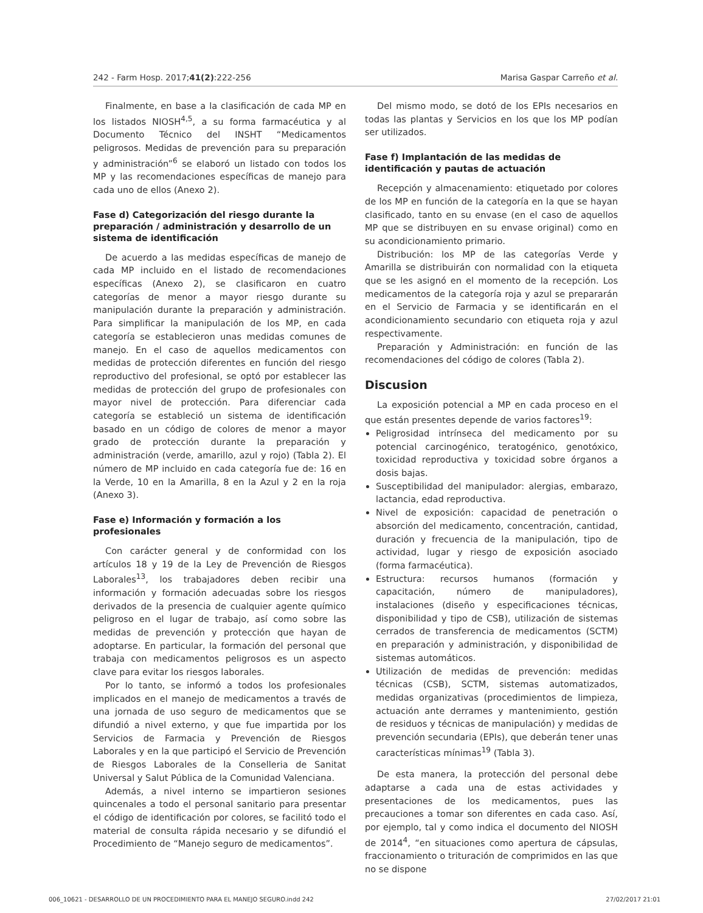242 - Farm Hosp. 2017;41(2):222-256 Marisa Gaspar Carreño et al.
Finalmente, en base a la clasificación de cada MP en los listados NIOSH<sup>4,5</sup>, a su forma farmacéutica y al Documento Técnico del INSHT “Medicamentos peligrosos. Medidas de prevención para su preparación y administración”<sup>6</sup> se elaboró un listado con todos los MP y las recomendaciones específicas de manejo para cada uno de ellos (Anexo 2).
Fase d) Categorización del riesgo durante la preparación / administración y desarrollo de un sistema de identificación
De acuerdo a las medidas específicas de manejo de cada MP incluido en el listado de recomendaciones específicas (Anexo 2), se clasificaron en cuatro categorías de menor a mayor riesgo durante su manipulación durante la preparación y administración. Para simplificar la manipulación de los MP, en cada categoría se establecieron unas medidas comunes de manejo. En el caso de aquellos medicamentos con medidas de protección diferentes en función del riesgo reproductivo del profesional, se optó por establecer las medidas de protección del grupo de profesionales con mayor nivel de protección. Para diferenciar cada categoría se estableció un sistema de identificación basado en un código de colores de menor a mayor grado de protección durante la preparación y administración (verde, amarillo, azul y rojo) (Tabla 2). El número de MP incluido en cada categoría fue de: 16 en la Verde, 10 en la Amarilla, 8 en la Azul y 2 en la roja (Anexo 3).
Fase e) Información y formación a los profesionales
Con carácter general y de conformidad con los artículos 18 y 19 de la Ley de Prevención de Riesgos Laborales<sup>13</sup>, los trabajadores deben recibir una información y formación adecuadas sobre los riesgos derivados de la presencia de cualquier agente químico peligroso en el lugar de trabajo, así como sobre las medidas de prevención y protección que hayan de adoptarse. En particular, la formación del personal que trabaja con medicamentos peligrosos es un aspecto clave para evitar los riesgos laborales.
Por lo tanto, se informó a todos los profesionales implicados en el manejo de medicamentos a través de una jornada de uso seguro de medicamentos que se difundió a nivel externo, y que fue impartida por los Servicios de Farmacia y Prevención de Riesgos Laborales y en la que participó el Servicio de Prevención de Riesgos Laborales de la Conselleria de Sanitat Universal y Salut Pública de la Comunidad Valenciana.
Además, a nivel interno se impartieron sesiones quincenales a todo el personal sanitario para presentar el código de identificación por colores, se facilitó todo el material de consulta rápida necesario y se difundió el Procedimiento de “Manejo seguro de medicamentos”.
Del mismo modo, se dotó de los EPIs necesarios en todas las plantas y Servicios en los que los MP podían ser utilizados.
Fase f) Implantación de las medidas de identificación y pautas de actuación
Recepción y almacenamiento: etiquetado por colores de los MP en función de la categoría en la que se hayan clasificado, tanto en su envase (en el caso de aquellos MP que se distribuyen en su envase original) como en su acondicionamiento primario.
Distribución: los MP de las categorías Verde y Amarilla se distribuirán con normalidad con la etiqueta que se les asignó en el momento de la recepción. Los medicamentos de la categoría roja y azul se prepararán en el Servicio de Farmacia y se identificarán en el acondicionamiento secundario con etiqueta roja y azul respectivamente.
Preparación y Administración: en función de las recomendaciones del código de colores (Tabla 2).
Discusion
La exposición potencial a MP en cada proceso en el que están presentes depende de varios factores<sup>19</sup>:
Peligrosidad intrínseca del medicamento por su potencial carcinogénico, teratogénico, genotóxico, toxicidad reproductiva y toxicidad sobre órganos a dosis bajas.
Susceptibilidad del manipulador: alergias, embarazo, lactancia, edad reproductiva.
Nivel de exposición: capacidad de penetración o absorción del medicamento, concentración, cantidad, duración y frecuencia de la manipulación, tipo de actividad, lugar y riesgo de exposición asociado (forma farmacéutica).
Estructura: recursos humanos (formación y capacitación, número de manipuladores), instalaciones (diseño y especificaciones técnicas, disponibilidad y tipo de CSB), utilización de sistemas cerrados de transferencia de medicamentos (SCTM) en preparación y administración, y disponibilidad de sistemas automáticos.
Utilización de medidas de prevención: medidas técnicas (CSB), SCTM, sistemas automatizados, medidas organizativas (procedimientos de limpieza, actuación ante derrames y mantenimiento, gestión de residuos y técnicas de manipulación) y medidas de prevención secundaria (EPIs), que deberán tener unas características mínimas<sup>19</sup> (Tabla 3).
De esta manera, la protección del personal debe adaptarse a cada una de estas actividades y presentaciones de los medicamentos, pues las precauciones a tomar son diferentes en cada caso. Así, por ejemplo, tal y como indica el documento del NIOSH de 2014<sup>4</sup>, “en situaciones como apertura de cápsulas, fraccionamiento o trituración de comprimidos en las que no se dispone
006_10621 - DESARROLLO DE UN PROCEDIMIENTO PARA EL MANEJO SEGURO.indd 242 27/02/2017 21:01